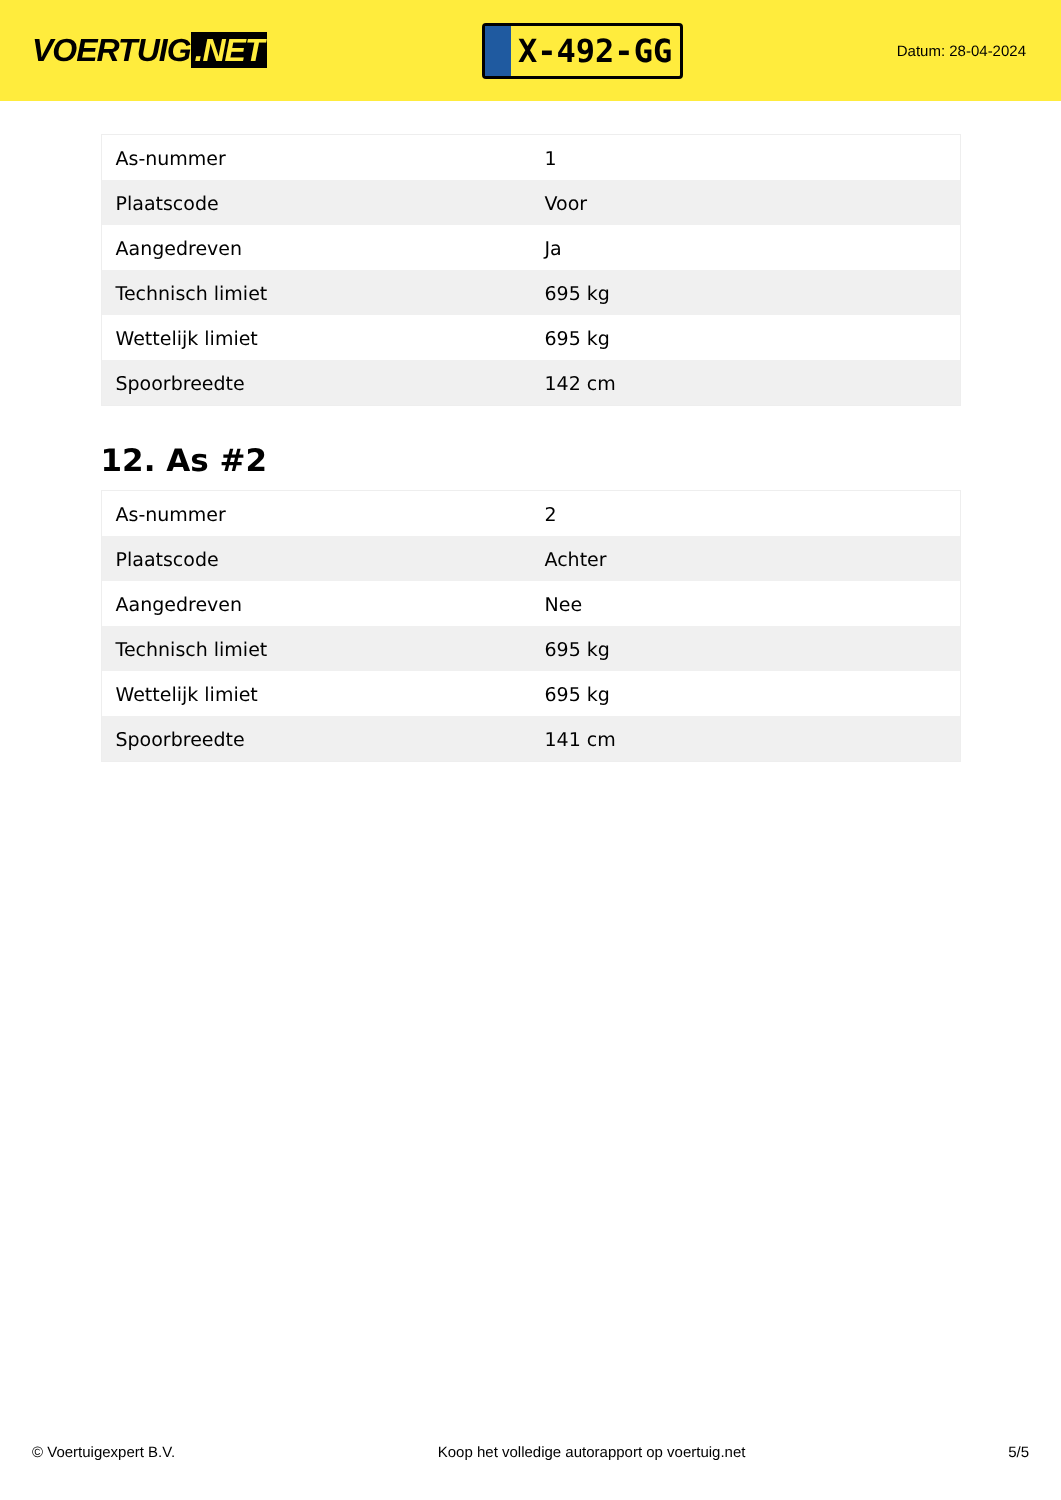VOERTUIG.NET
X-492-GG
Datum: 28-04-2024
| As-nummer | 1 |
| Plaatscode | Voor |
| Aangedreven | Ja |
| Technisch limiet | 695 kg |
| Wettelijk limiet | 695 kg |
| Spoorbreedte | 142 cm |
12. As #2
| As-nummer | 2 |
| Plaatscode | Achter |
| Aangedreven | Nee |
| Technisch limiet | 695 kg |
| Wettelijk limiet | 695 kg |
| Spoorbreedte | 141 cm |
© Voertuigexpert B.V. Koop het volledige autorapport op voertuig.net 5/5